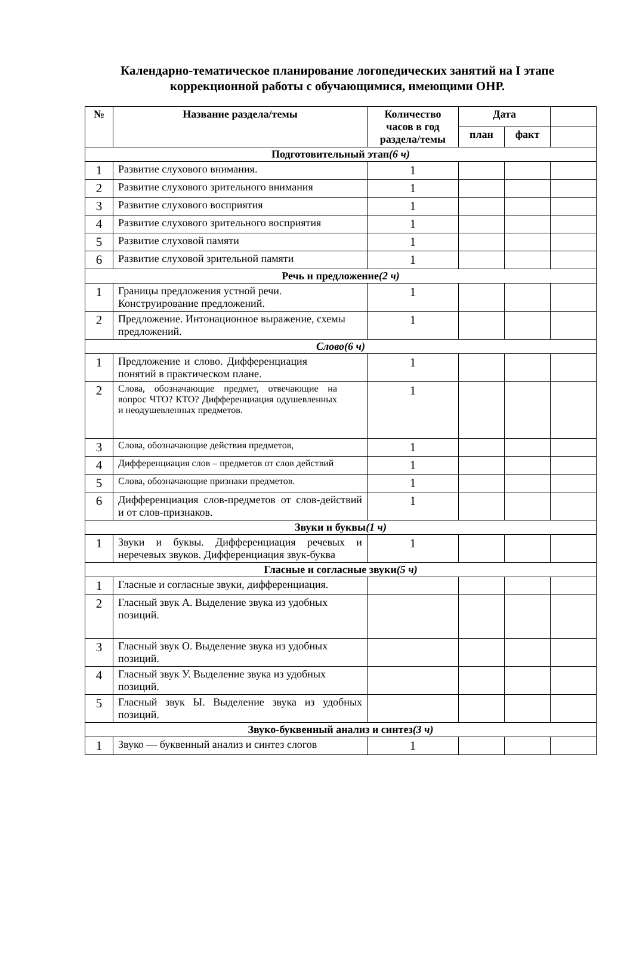Календарно-тематическое планирование логопедических занятий на I этапе коррекционной работы с обучающимися, имеющими ОНР.
| № | Название раздела/темы | Количество часов в год раздела/темы | Дата | | |
| --- | --- | --- | --- | --- | --- |
| | | | план | факт | |
| Подготовительный этап (6 ч) | | | | | |
| 1 | Развитие слухового внимания. | 1 | | | |
| 2 | Развитие слухового зрительного внимания | 1 | | | |
| 3 | Развитие слухового восприятия | 1 | | | |
| 4 | Развитие слухового зрительного восприятия | 1 | | | |
| 5 | Развитие слуховой памяти | 1 | | | |
| 6 | Развитие слуховой зрительной памяти | 1 | | | |
| Речь и предложение (2 ч) | | | | | |
| 1 | Границы предложения устной речи. Конструирование предложений. | 1 | | | |
| 2 | Предложение. Интонационное выражение, схемы предложений. | 1 | | | |
| Слово(6 ч) | | | | | |
| 1 | Предложение и слово. Дифференциация понятий в практическом плане. | 1 | | | |
| 2 | Слова, обозначающие предмет, отвечающие на вопрос ЧТО? КТО? Дифференциация одушевленных и неодушевленных предметов. | 1 | | | |
| 3 | Слова, обозначающие действия предметов, | 1 | | | |
| 4 | Дифференциация слов – предметов от слов действий | 1 | | | |
| 5 | Слова, обозначающие признаки предметов. | 1 | | | |
| 6 | Дифференциация слов-предметов от слов-действий и от слов-признаков. | 1 | | | |
| Звуки и буквы (1 ч) | | | | | |
| 1 | Звуки и буквы. Дифференциация речевых и неречевых звуков. Дифференциация звук-буква | 1 | | | |
| Гласные и согласные звуки (5 ч) | | | | | |
| 1 | Гласные и согласные звуки, дифференциация. | | | | |
| 2 | Гласный звук А. Выделение звука из удобных позиций. | | | | |
| 3 | Гласный звук О. Выделение звука из удобных позиций. | | | | |
| 4 | Гласный звук У. Выделение звука из удобных позиций. | | | | |
| 5 | Гласный звук Ы. Выделение звука из удобных позиций. | | | | |
| Звуко-буквенный анализ и синтез (3 ч) | | | | | |
| 1 | Звуко — буквенный анализ и синтез слогов | 1 | | | |